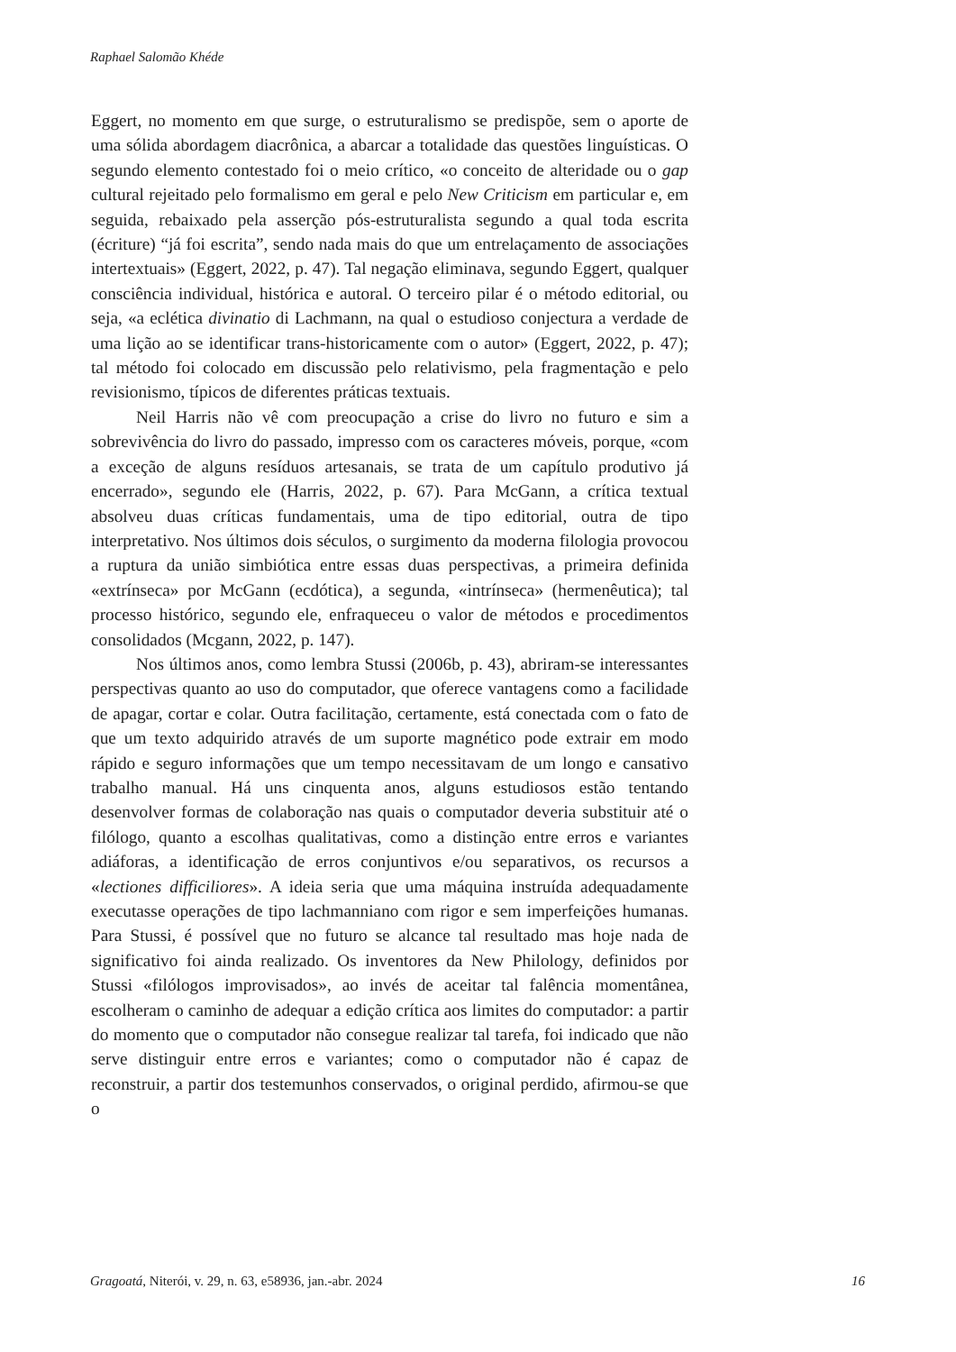Raphael Salomão Khéde
Eggert, no momento em que surge, o estruturalismo se predispõe, sem o aporte de uma sólida abordagem diacrônica, a abarcar a totalidade das questões linguísticas. O segundo elemento contestado foi o meio crítico, «o conceito de alteridade ou o gap cultural rejeitado pelo formalismo em geral e pelo New Criticism em particular e, em seguida, rebaixado pela asserção pós-estruturalista segundo a qual toda escrita (écriture) “já foi escrita”, sendo nada mais do que um entrelaçamento de associações intertextuais» (Eggert, 2022, p. 47). Tal negação eliminava, segundo Eggert, qualquer consciência individual, histórica e autoral. O terceiro pilar é o método editorial, ou seja, «a eclética divinatio di Lachmann, na qual o estudioso conjectura a verdade de uma lição ao se identificar trans-historicamente com o autor» (Eggert, 2022, p. 47); tal método foi colocado em discussão pelo relativismo, pela fragmentação e pelo revisionismo, típicos de diferentes práticas textuais.
Neil Harris não vê com preocupação a crise do livro no futuro e sim a sobrevivência do livro do passado, impresso com os caracteres móveis, porque, «com a exceção de alguns resíduos artesanais, se trata de um capítulo produtivo já encerrado», segundo ele (Harris, 2022, p. 67). Para McGann, a crítica textual absolveu duas críticas fundamentais, uma de tipo editorial, outra de tipo interpretativo. Nos últimos dois séculos, o surgimento da moderna filologia provocou a ruptura da união simbiótica entre essas duas perspectivas, a primeira definida «extrínseca» por McGann (ecdótica), a segunda, «intrínseca» (hermenêutica); tal processo histórico, segundo ele, enfraqueceu o valor de métodos e procedimentos consolidados (Mcgann, 2022, p. 147).
Nos últimos anos, como lembra Stussi (2006b, p. 43), abriram-se interessantes perspectivas quanto ao uso do computador, que oferece vantagens como a facilidade de apagar, cortar e colar. Outra facilitação, certamente, está conectada com o fato de que um texto adquirido através de um suporte magnético pode extrair em modo rápido e seguro informações que um tempo necessitavam de um longo e cansativo trabalho manual. Há uns cinquenta anos, alguns estudiosos estão tentando desenvolver formas de colaboração nas quais o computador deveria substituir até o filólogo, quanto a escolhas qualitativas, como a distinção entre erros e variantes adiáforas, a identificação de erros conjuntivos e/ou separativos, os recursos a «lectiones difficiliores». A ideia seria que uma máquina instruída adequadamente executasse operações de tipo lachmanniano com rigor e sem imperfeições humanas. Para Stussi, é possível que no futuro se alcance tal resultado mas hoje nada de significativo foi ainda realizado. Os inventores da New Philology, definidos por Stussi «filólogos improvisados», ao invés de aceitar tal falência momentânea, escolheram o caminho de adequar a edição crítica aos limites do computador: a partir do momento que o computador não consegue realizar tal tarefa, foi indicado que não serve distinguir entre erros e variantes; como o computador não é capaz de reconstruir, a partir dos testemunhos conservados, o original perdido, afirmou-se que o
Gragoatá, Niterói, v. 29, n. 63, e58936, jan.-abr. 2024 16